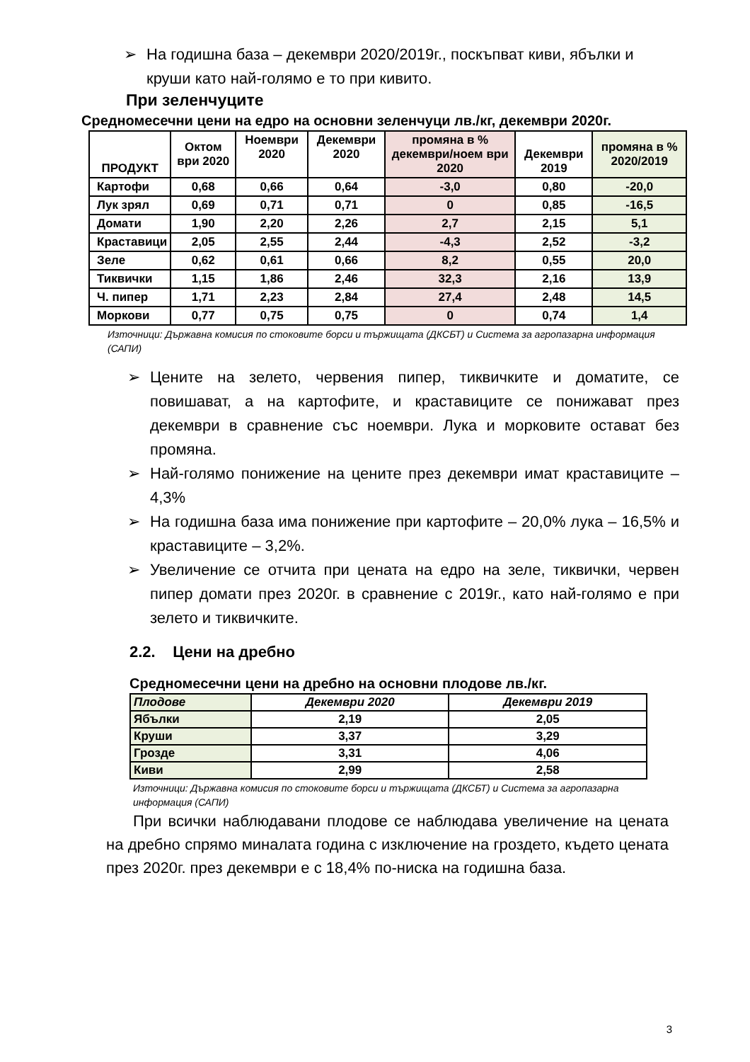➢ На годишна база – декември 2020/2019г., поскъпват киви, ябълки и круши като най-голямо е то при кивито.
При зеленчуците
Средномесечни цени на едро на основни зеленчуци лв./кг, декември 2020г.
| ПРОДУКТ | Октом ври 2020 | Ноември 2020 | Декември 2020 | промяна в % декември/ноем ври 2020 | Декември 2019 | промяна в % 2020/2019 |
| --- | --- | --- | --- | --- | --- | --- |
| Картофи | 0,68 | 0,66 | 0,64 | -3,0 | 0,80 | -20,0 |
| Лук зрял | 0,69 | 0,71 | 0,71 | 0 | 0,85 | -16,5 |
| Домати | 1,90 | 2,20 | 2,26 | 2,7 | 2,15 | 5,1 |
| Краставици | 2,05 | 2,55 | 2,44 | -4,3 | 2,52 | -3,2 |
| Зеле | 0,62 | 0,61 | 0,66 | 8,2 | 0,55 | 20,0 |
| Тиквички | 1,15 | 1,86 | 2,46 | 32,3 | 2,16 | 13,9 |
| Ч. пипер | 1,71 | 2,23 | 2,84 | 27,4 | 2,48 | 14,5 |
| Моркови | 0,77 | 0,75 | 0,75 | 0 | 0,74 | 1,4 |
Източници: Държавна комисия по стоковите борси и тържищата (ДКСБТ) и Система за агропазарна информация (САПИ)
➢ Цените на зелето, червения пипер, тиквичките и доматите, се повишават, а на картофите, и краставиците се понижават през декември в сравнение със ноември. Лука и морковите остават без промяна.
➢ Най-голямо понижение на цените през декември имат краставиците – 4,3%
➢ На годишна база има понижение при картофите – 20,0% лука – 16,5% и краставиците – 3,2%.
➢ Увеличение се отчита при цената на едро на зеле, тиквички, червен пипер домати през 2020г. в сравнение с 2019г., като най-голямо е при зелето и тиквичките.
2.2. Цени на дребно
Средномесечни цени на дребно на основни плодове лв./кг.
| Плодове | Декември 2020 | Декември 2019 |
| Ябълки | 2,19 | 2,05 |
| Круши | 3,37 | 3,29 |
| Грозде | 3,31 | 4,06 |
| Киви | 2,99 | 2,58 |
Източници: Държавна комисия по стоковите борси и тържищата (ДКСБТ) и Система за агропазарна информация (САПИ)
При всички наблюдавани плодове се наблюдава увеличение на цената на дребно спрямо миналата година с изключение на гроздето, където цената през 2020г. през декември е с 18,4% по-ниска на годишна база.
3